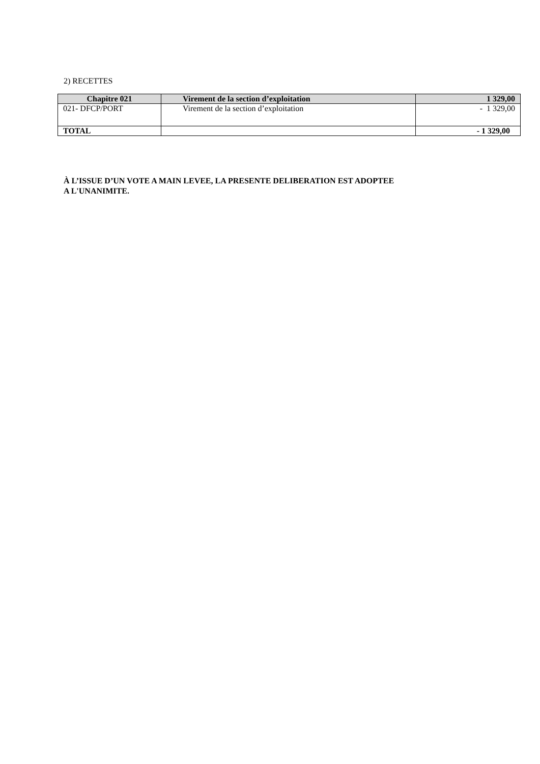2) RECETTES
| Chapitre 021 | Virement de la section d’exploitation | 1 329,00 |
| --- | --- | --- |
| 021- DFCP/PORT | Virement de la section d’exploitation | - 1 329,00 |
| TOTAL | | - 1 329,00 |
À L’ISSUE D’UN VOTE A MAIN LEVEE, LA PRESENTE DELIBERATION EST ADOPTEE
A L'UNANIMITE.